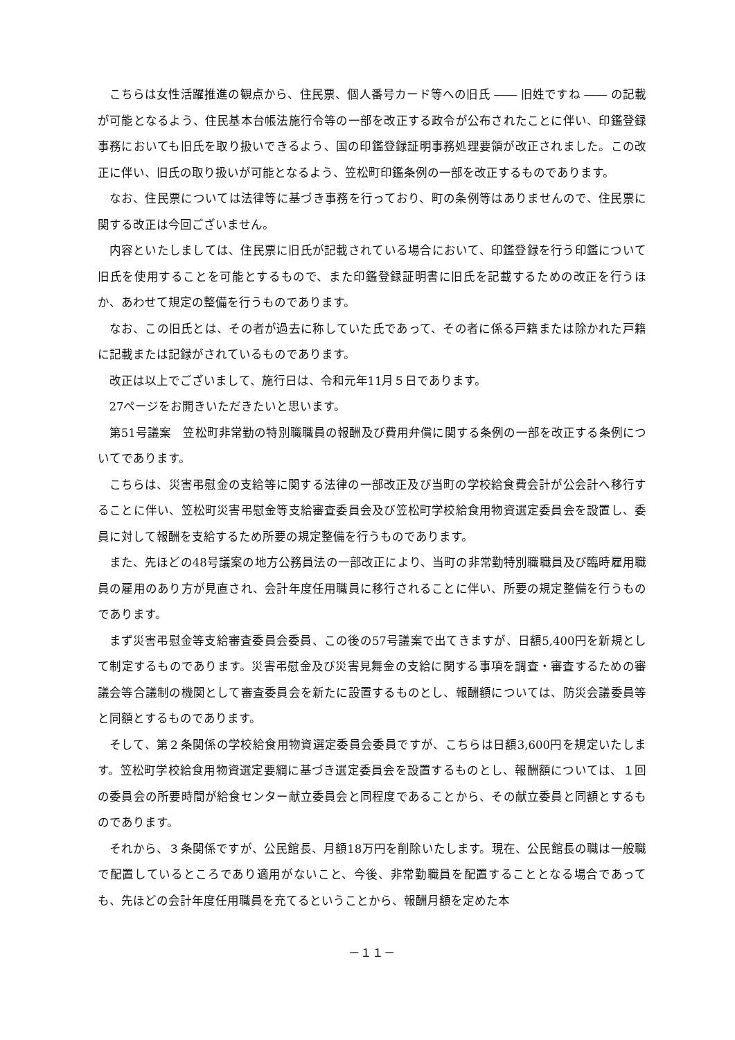こちらは女性活躍推進の観点から、住民票、個人番号カード等への旧氏 ―― 旧姓ですね ―― の記載が可能となるよう、住民基本台帳法施行令等の一部を改正する政令が公布されたことに伴い、印鑑登録事務においても旧氏を取り扱いできるよう、国の印鑑登録証明事務処理要領が改正されました。この改正に伴い、旧氏の取り扱いが可能となるよう、笠松町印鑑条例の一部を改正するものであります。
なお、住民票については法律等に基づき事務を行っており、町の条例等はありませんので、住民票に関する改正は今回ございません。
内容といたしましては、住民票に旧氏が記載されている場合において、印鑑登録を行う印鑑について旧氏を使用することを可能とするもので、また印鑑登録証明書に旧氏を記載するための改正を行うほか、あわせて規定の整備を行うものであります。
なお、この旧氏とは、その者が過去に称していた氏であって、その者に係る戸籍または除かれた戸籍に記載または記録がされているものであります。
改正は以上でございまして、施行日は、令和元年11月５日であります。
27ページをお開きいただきたいと思います。
第51号議案　笠松町非常勤の特別職職員の報酬及び費用弁償に関する条例の一部を改正する条例についてであります。
こちらは、災害弔慰金の支給等に関する法律の一部改正及び当町の学校給食費会計が公会計へ移行することに伴い、笠松町災害弔慰金等支給審査委員会及び笠松町学校給食用物資選定委員会を設置し、委員に対して報酬を支給するため所要の規定整備を行うものであります。
また、先ほどの48号議案の地方公務員法の一部改正により、当町の非常勤特別職職員及び臨時雇用職員の雇用のあり方が見直され、会計年度任用職員に移行されることに伴い、所要の規定整備を行うものであります。
まず災害弔慰金等支給審査委員会委員、この後の57号議案で出てきますが、日額5,400円を新規として制定するものであります。災害弔慰金及び災害見舞金の支給に関する事項を調査・審査するための審議会等合議制の機関として審査委員会を新たに設置するものとし、報酬額については、防災会議委員等と同額とするものであります。
そして、第２条関係の学校給食用物資選定委員会委員ですが、こちらは日額3,600円を規定いたします。笠松町学校給食用物資選定要綱に基づき選定委員会を設置するものとし、報酬額については、１回の委員会の所要時間が給食センター献立委員会と同程度であることから、その献立委員と同額とするものであります。
それから、３条関係ですが、公民館長、月額18万円を削除いたします。現在、公民館長の職は一般職で配置しているところであり適用がないこと、今後、非常勤職員を配置することとなる場合であっても、先ほどの会計年度任用職員を充てるということから、報酬月額を定めた本
－１１－